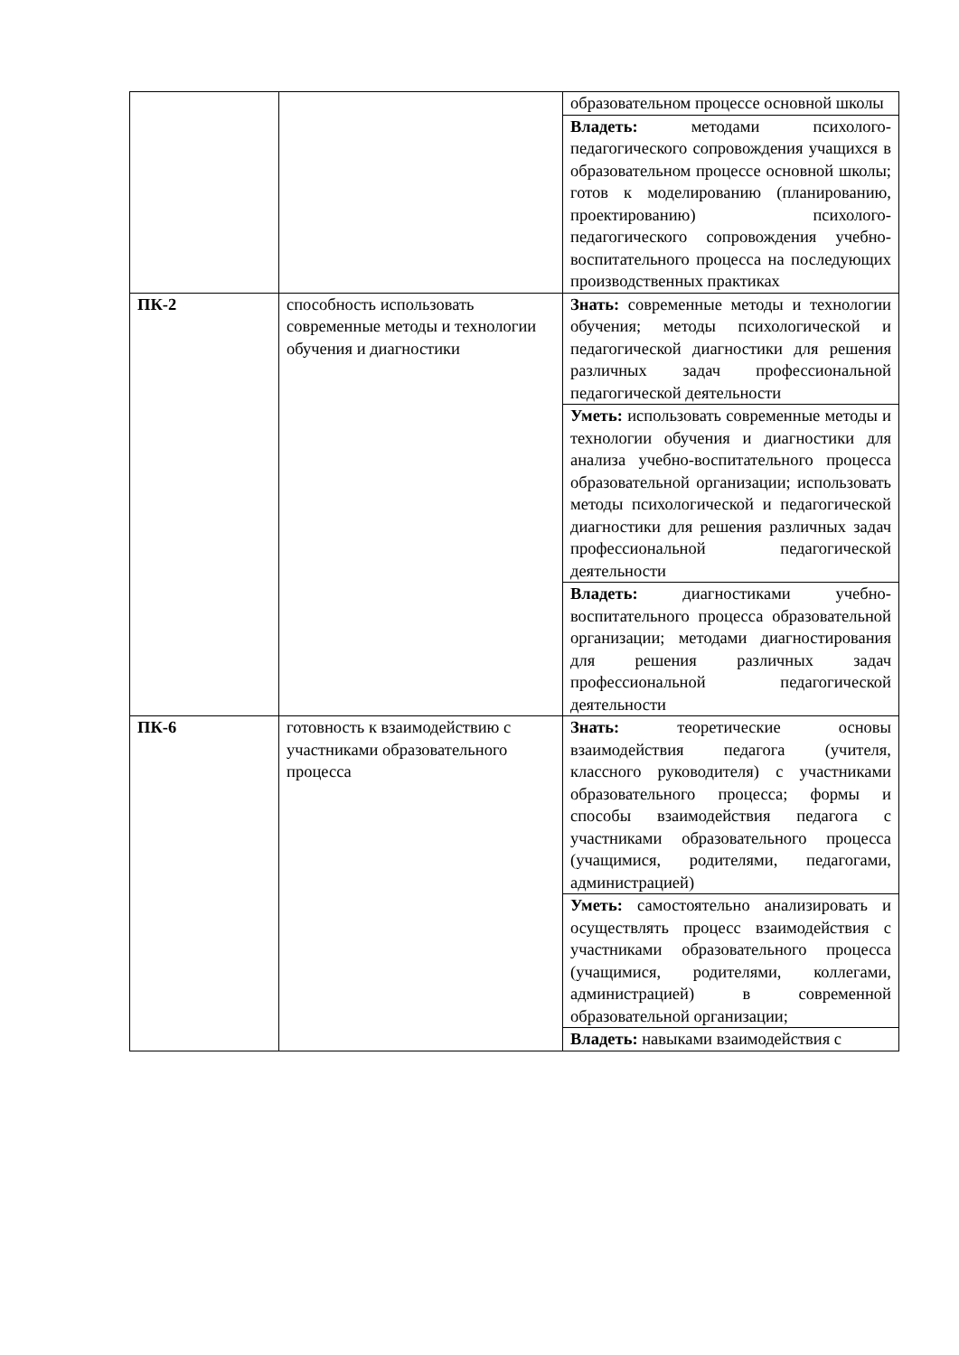| | | образовательном процессе основной школы |
| | | Владеть: методами психолого-педагогического сопровождения учащихся в образовательном процессе основной школы; готов к моделированию (планированию, проектированию) психолого-педагогического сопровождения учебно-воспитательного процесса на последующих производственных практиках |
| ПК-2 | способность использовать современные методы и технологии обучения и диагностики | Знать: современные методы и технологии обучения; методы психологической и педагогической диагностики для решения различных задач профессиональной педагогической деятельности |
| | | Уметь: использовать современные методы и технологии обучения и диагностики для анализа учебно-воспитательного процесса образовательной организации; использовать методы психологической и педагогической диагностики для решения различных задач профессиональной педагогической деятельности |
| | | Владеть: диагностиками учебно-воспитательного процесса образовательной организации; методами диагностирования для решения различных задач профессиональной педагогической деятельности |
| ПК-6 | готовность к взаимодействию с участниками образовательного процесса | Знать: теоретические основы взаимодействия педагога (учителя, классного руководителя) с участниками образовательного процесса; формы и способы взаимодействия педагога с участниками образовательного процесса (учащимися, родителями, педагогами, администрацией) |
| | | Уметь: самостоятельно анализировать и осуществлять процесс взаимодействия с участниками образовательного процесса (учащимися, родителями, коллегами, администрацией) в современной образовательной организации; |
| | | Владеть: навыками взаимодействия с |